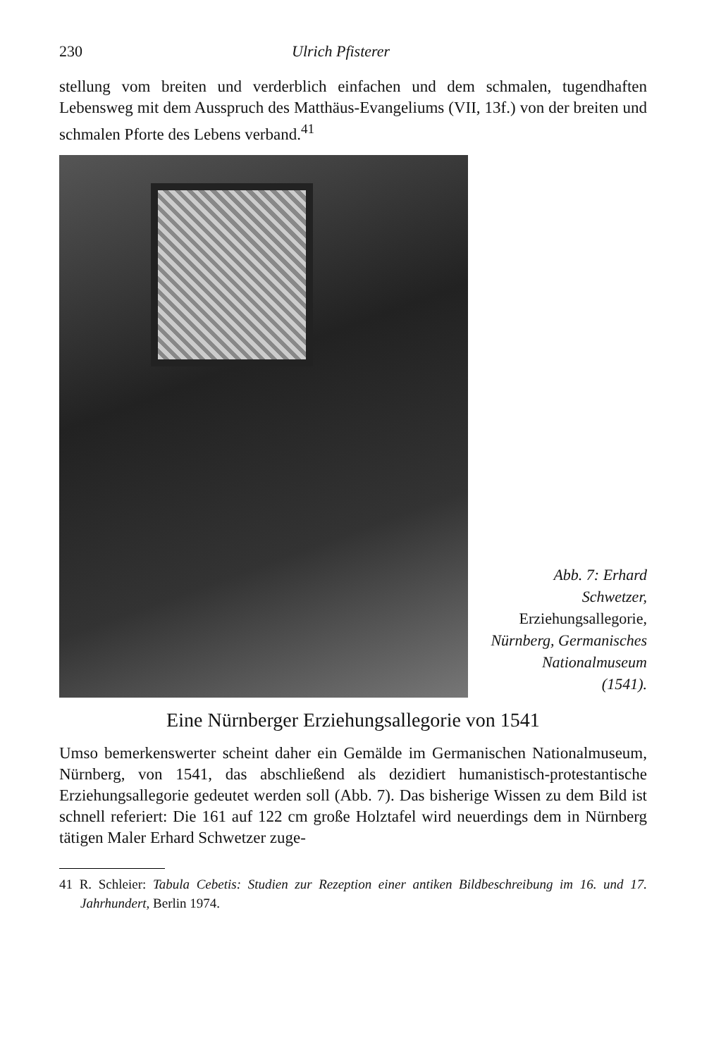230 Ulrich Pfisterer
stellung vom breiten und verderblich einfachen und dem schmalen, tugendhaften Lebensweg mit dem Ausspruch des Matthäus-Evangeliums (VII, 13f.) von der breiten und schmalen Pforte des Lebens verband.<sup>41</sup>
Abb. 7: Erhard
Schwetzer,
Erziehungsallegorie,
Nürnberg, Germanisches Nationalmuseum
(1541).
Eine Nürnberger Erziehungsallegorie von 1541
Umso bemerkenswerter scheint daher ein Gemälde im Germanischen Nationalmuseum, Nürnberg, von 1541, das abschließend als dezidiert humanistisch-protestantische Erziehungsallegorie gedeutet werden soll (Abb. 7). Das bisherige Wissen zu dem Bild ist schnell referiert: Die 161 auf 122 cm große Holztafel wird neuerdings dem in Nürnberg tätigen Maler Erhard Schwetzer zuge-
41 R. Schleier: Tabula Cebetis: Studien zur Rezeption einer antiken Bildbeschreibung im 16. und 17. Jahrhundert, Berlin 1974.